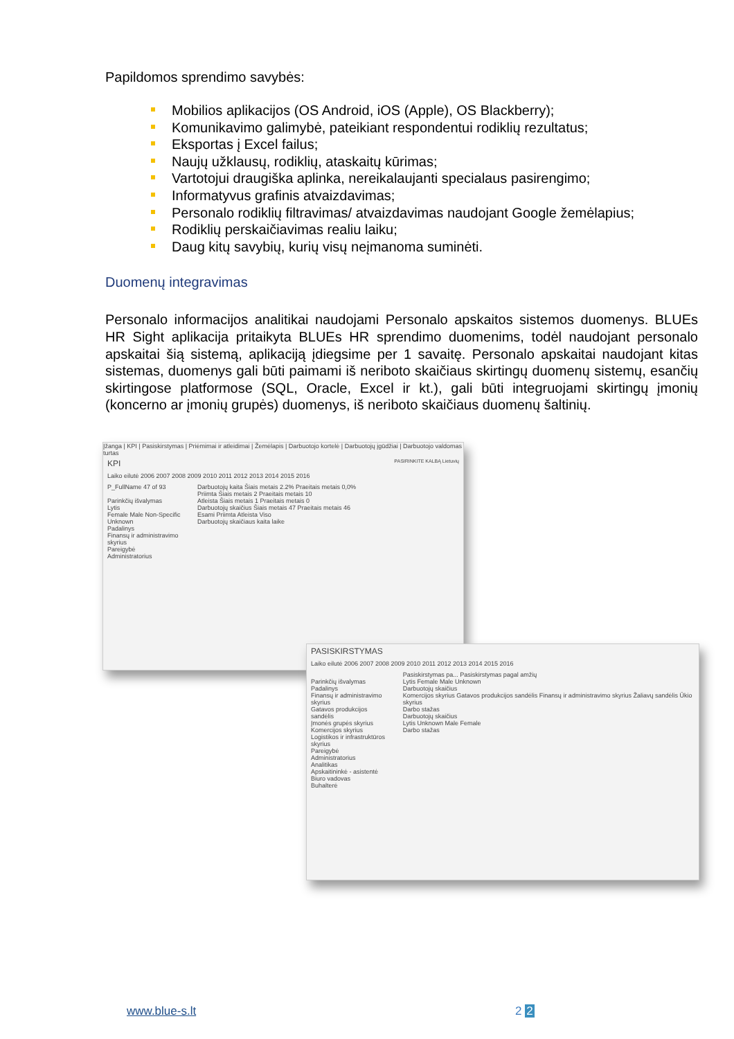Papildomos sprendimo savybės:
Mobilios aplikacijos (OS Android, iOS (Apple), OS Blackberry);
Komunikavimo galimybė, pateikiant respondentui rodiklių rezultatus;
Eksportas į Excel failus;
Naujų užklausų, rodiklių, ataskaitų kūrimas;
Vartotojui draugiška aplinka, nereikalaujanti specialaus pasirengimo;
Informatyvus grafinis atvaizdavimas;
Personalo rodiklių filtravimas/ atvaizdavimas naudojant Google žemėlapius;
Rodiklių perskaičiavimas realiu laiku;
Daug kitų savybių, kurių visų neįmanoma suminėti.
Duomenų integravimas
Personalo informacijos analitikai naudojami Personalo apskaitos sistemos duomenys. BLUEs HR Sight aplikacija pritaikyta BLUEs HR sprendimo duomenims, todėl naudojant personalo apskaitai šią sistemą, aplikaciją įdiegsime per 1 savaitę. Personalo apskaitai naudojant kitas sistemas, duomenys gali būti paimami iš neriboto skaičiaus skirtingų duomenų sistemų, esančių skirtingose platformose (SQL, Oracle, Excel ir kt.), gali būti integruojami skirtingų įmonių (koncerno ar įmonių grupės) duomenys, iš neriboto skaičiaus duomenų šaltinių.
Įžanga | KPI | Pasiskirstymas | Priėmimai ir atleidimai | Žemėlapis | Darbuotojo kortelė | Darbuotojų įgūdžiai | Darbuotojo valdomas turtas
KPI PASIRINKITE KALBĄ Lietuvių
Laiko eilutė 2006 2007 2008 2009 2010 2011 2012 2013 2014 2015 2016
P_FullName 47 of 93
Parinkčių išvalymas
Lytis
Female Male Non-Specific Unknown
Padalinys
Finansų ir administravimo skyrius
Pareigybė
Administratorius
Darbuotojų kaita Šiais metais 2.2% Praeitais metais 0,0%
Priimta Šiais metais 2 Praeitais metais 10
Atleista Šiais metais 1 Praeitais metais 0
Darbuotojų skaičius Šiais metais 47 Praeitais metais 46
Esami Priimta Atleista Viso
Darbuotojų skaičiaus kaita laike
PASISKIRSTYMAS
Laiko eilutė 2006 2007 2008 2009 2010 2011 2012 2013 2014 2015 2016
Parinkčių išvalymas
Padalinys
Finansų ir administravimo skyrius
Gatavos produkcijos sandėlis
Įmonės grupės skyrius
Komercijos skyrius
Logistikos ir infrastruktūros skyrius
Pareigybė
Administratorius
Analitikas
Apskaitininkė - asistentė
Biuro vadovas
Buhalterė
Pasiskirstymas pa... Pasiskirstymas pagal amžių
Lytis Female Male Unknown
Darbuotojų skaičius
Komercijos skyrius Gatavos produkcijos sandėlis Finansų ir administravimo skyrius Žaliavų sandėlis Ūkio skyrius
Darbo stažas
Darbuotojų skaičius
Lytis Unknown Male Female
Darbo stažas
www.blue-s.lt 2 2